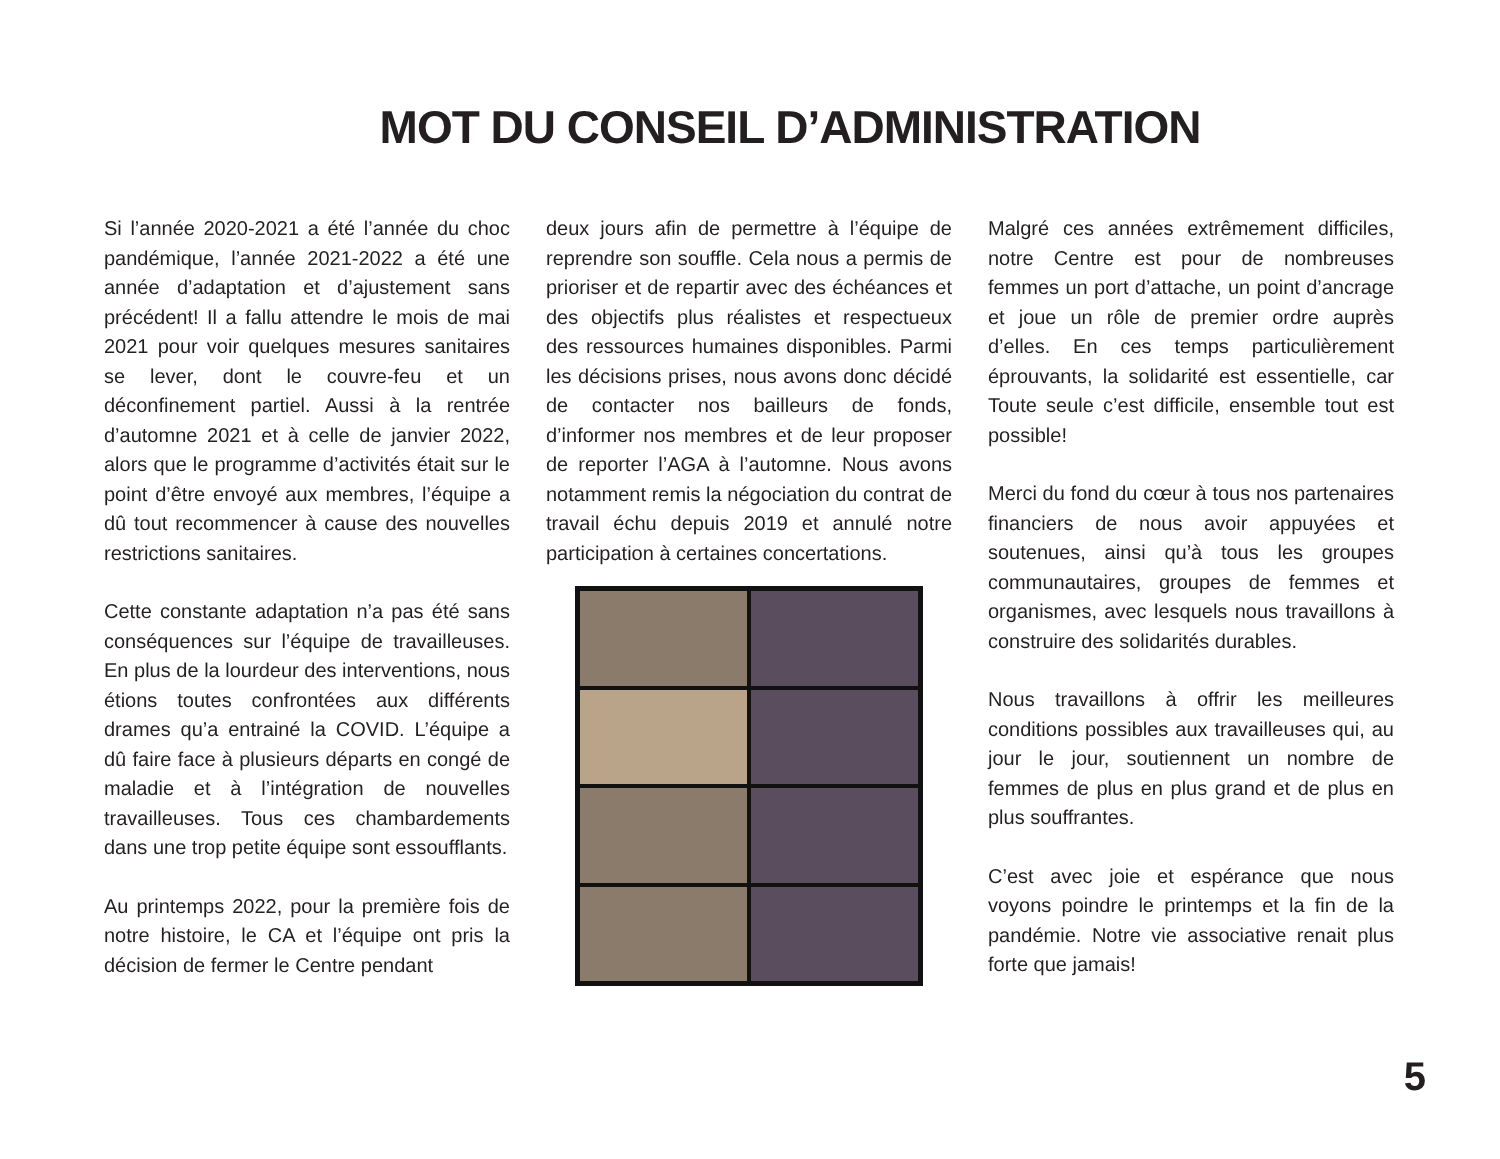MOT DU CONSEIL D’ADMINISTRATION
Si l’année 2020-2021 a été l’année du choc pandémique, l’année 2021-2022 a été une année d’adaptation et d’ajustement sans précédent! Il a fallu attendre le mois de mai 2021 pour voir quelques mesures sanitaires se lever, dont le couvre-feu et un déconfinement partiel. Aussi à la rentrée d’automne 2021 et à celle de janvier 2022, alors que le programme d’activités était sur le point d’être envoyé aux membres, l’équipe a dû tout recommencer à cause des nouvelles restrictions sanitaires.
Cette constante adaptation n’a pas été sans conséquences sur l’équipe de travailleuses. En plus de la lourdeur des interventions, nous étions toutes confrontées aux différents drames qu’a entrainé la COVID. L’équipe a dû faire face à plusieurs départs en congé de maladie et à l’intégration de nouvelles travailleuses. Tous ces chambardements dans une trop petite équipe sont essoufflants.
Au printemps 2022, pour la première fois de notre histoire, le CA et l’équipe ont pris la décision de fermer le Centre pendant
deux jours afin de permettre à l’équipe de reprendre son souffle. Cela nous a permis de prioriser et de repartir avec des échéances et des objectifs plus réalistes et respectueux des ressources humaines disponibles. Parmi les décisions prises, nous avons donc décidé de contacter nos bailleurs de fonds, d’informer nos membres et de leur proposer de reporter l’AGA à l’automne. Nous avons notamment remis la négociation du contrat de travail échu depuis 2019 et annulé notre participation à certaines concertations.
Malgré ces années extrêmement difficiles, notre Centre est pour de nombreuses femmes un port d’attache, un point d’ancrage et joue un rôle de premier ordre auprès d’elles. En ces temps particulièrement éprouvants, la solidarité est essentielle, car Toute seule c’est difficile, ensemble tout est possible!
Merci du fond du cœur à tous nos partenaires financiers de nous avoir appuyées et soutenues, ainsi qu’à tous les groupes communautaires, groupes de femmes et organismes, avec lesquels nous travaillons à construire des solidarités durables.
Nous travaillons à offrir les meilleures conditions possibles aux travailleuses qui, au jour le jour, soutiennent un nombre de femmes de plus en plus grand et de plus en plus souffrantes.
C’est avec joie et espérance que nous voyons poindre le printemps et la fin de la pandémie. Notre vie associative renait plus forte que jamais!
5